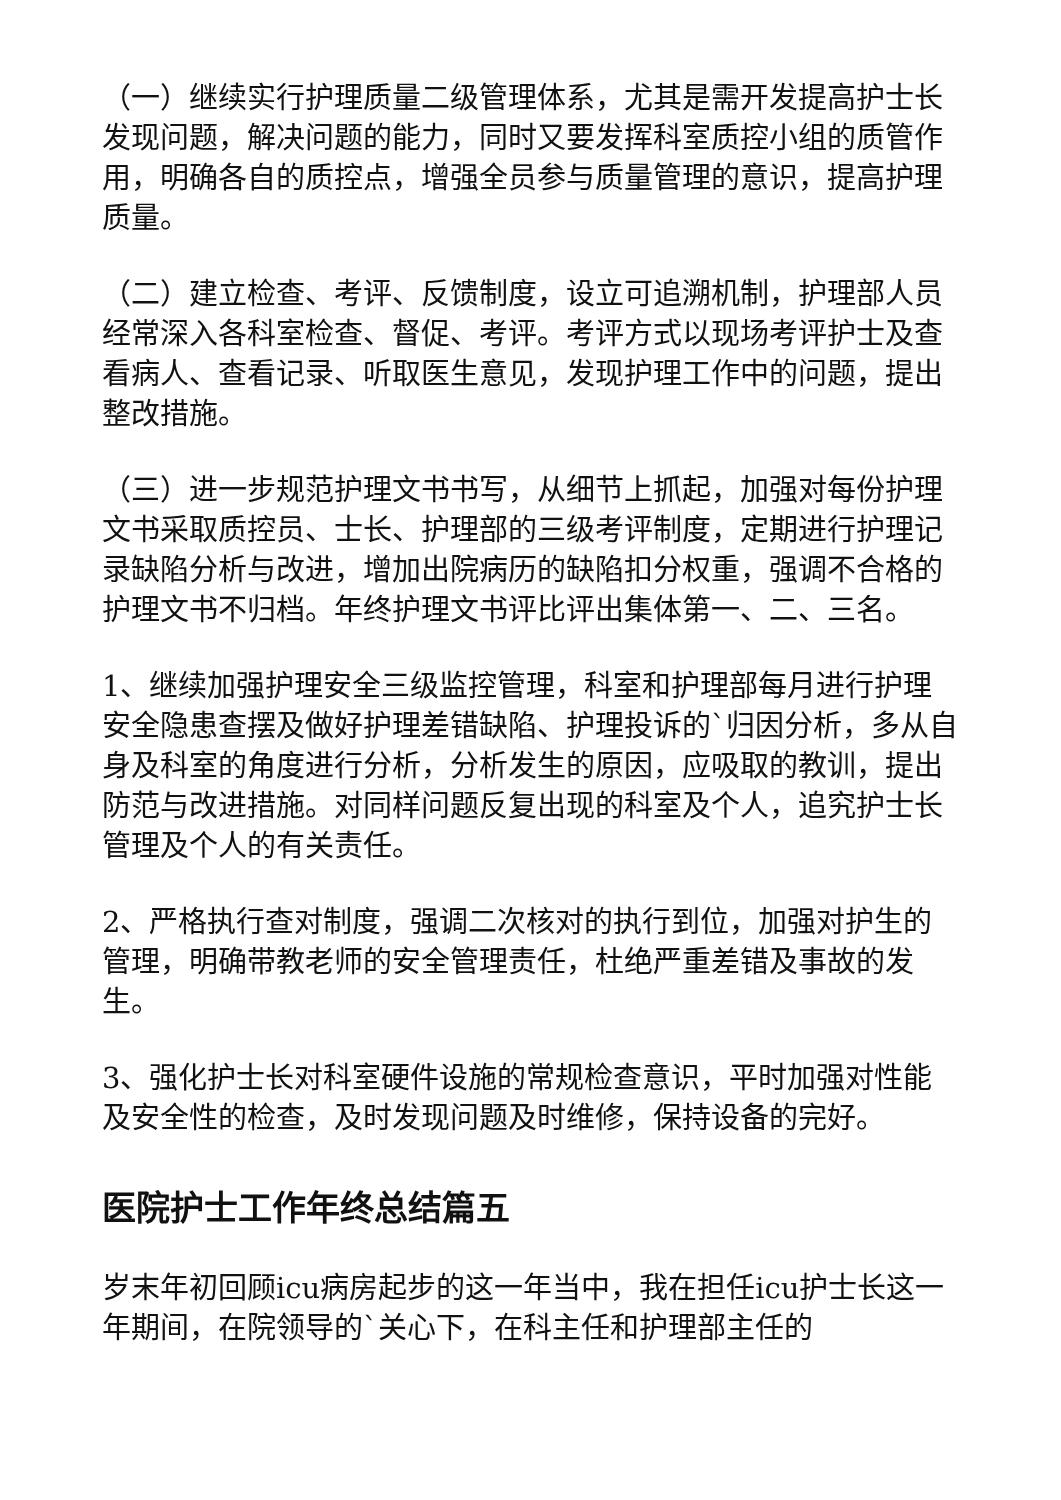（一）继续实行护理质量二级管理体系，尤其是需开发提高护士长发现问题，解决问题的能力，同时又要发挥科室质控小组的质管作用，明确各自的质控点，增强全员参与质量管理的意识，提高护理质量。
（二）建立检查、考评、反馈制度，设立可追溯机制，护理部人员经常深入各科室检查、督促、考评。考评方式以现场考评护士及查看病人、查看记录、听取医生意见，发现护理工作中的问题，提出整改措施。
（三）进一步规范护理文书书写，从细节上抓起，加强对每份护理文书采取质控员、士长、护理部的三级考评制度，定期进行护理记录缺陷分析与改进，增加出院病历的缺陷扣分权重，强调不合格的护理文书不归档。年终护理文书评比评出集体第一、二、三名。
1、继续加强护理安全三级监控管理，科室和护理部每月进行护理安全隐患查摆及做好护理差错缺陷、护理投诉的`归因分析，多从自身及科室的角度进行分析，分析发生的原因，应吸取的教训，提出防范与改进措施。对同样问题反复出现的科室及个人，追究护士长管理及个人的有关责任。
2、严格执行查对制度，强调二次核对的执行到位，加强对护生的管理，明确带教老师的安全管理责任，杜绝严重差错及事故的发生。
3、强化护士长对科室硬件设施的常规检查意识，平时加强对性能及安全性的检查，及时发现问题及时维修，保持设备的完好。
医院护士工作年终总结篇五
岁末年初回顾icu病房起步的这一年当中，我在担任icu护士长这一年期间，在院领导的`关心下，在科主任和护理部主任的